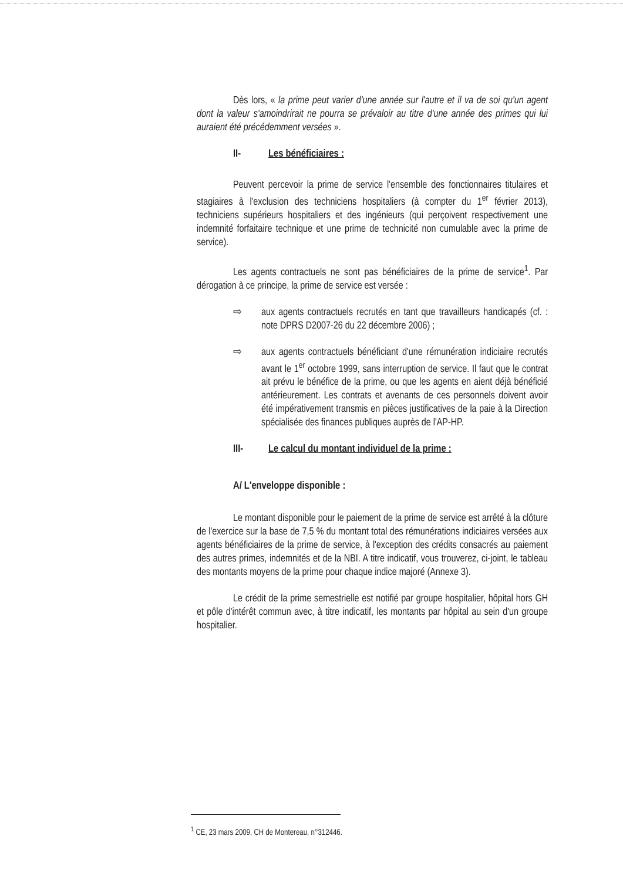Dès lors, « la prime peut varier d'une année sur l'autre et il va de soi qu'un agent dont la valeur s'amoindrirait ne pourra se prévaloir au titre d'une année des primes qui lui auraient été précédemment versées ».
II- Les bénéficiaires :
Peuvent percevoir la prime de service l'ensemble des fonctionnaires titulaires et stagiaires à l'exclusion des techniciens hospitaliers (à compter du 1<sup>er</sup> février 2013), techniciens supérieurs hospitaliers et des ingénieurs (qui perçoivent respectivement une indemnité forfaitaire technique et une prime de technicité non cumulable avec la prime de service).
Les agents contractuels ne sont pas bénéficiaires de la prime de service<sup>1</sup>. Par dérogation à ce principe, la prime de service est versée :
⇨ aux agents contractuels recrutés en tant que travailleurs handicapés (cf. : note DPRS D2007-26 du 22 décembre 2006) ;
⇨ aux agents contractuels bénéficiant d'une rémunération indiciaire recrutés avant le 1<sup>er</sup> octobre 1999, sans interruption de service. Il faut que le contrat ait prévu le bénéfice de la prime, ou que les agents en aient déjà bénéficié antérieurement. Les contrats et avenants de ces personnels doivent avoir été impérativement transmis en pièces justificatives de la paie à la Direction spécialisée des finances publiques auprès de l'AP-HP.
III- Le calcul du montant individuel de la prime :
A/ L'enveloppe disponible :
Le montant disponible pour le paiement de la prime de service est arrêté à la clôture de l'exercice sur la base de 7,5 % du montant total des rémunérations indiciaires versées aux agents bénéficiaires de la prime de service, à l'exception des crédits consacrés au paiement des autres primes, indemnités et de la NBI. A titre indicatif, vous trouverez, ci-joint, le tableau des montants moyens de la prime pour chaque indice majoré (Annexe 3).
Le crédit de la prime semestrielle est notifié par groupe hospitalier, hôpital hors GH et pôle d'intérêt commun avec, à titre indicatif, les montants par hôpital au sein d'un groupe hospitalier.
<sup>1</sup> CE, 23 mars 2009, CH de Montereau, n°312446.